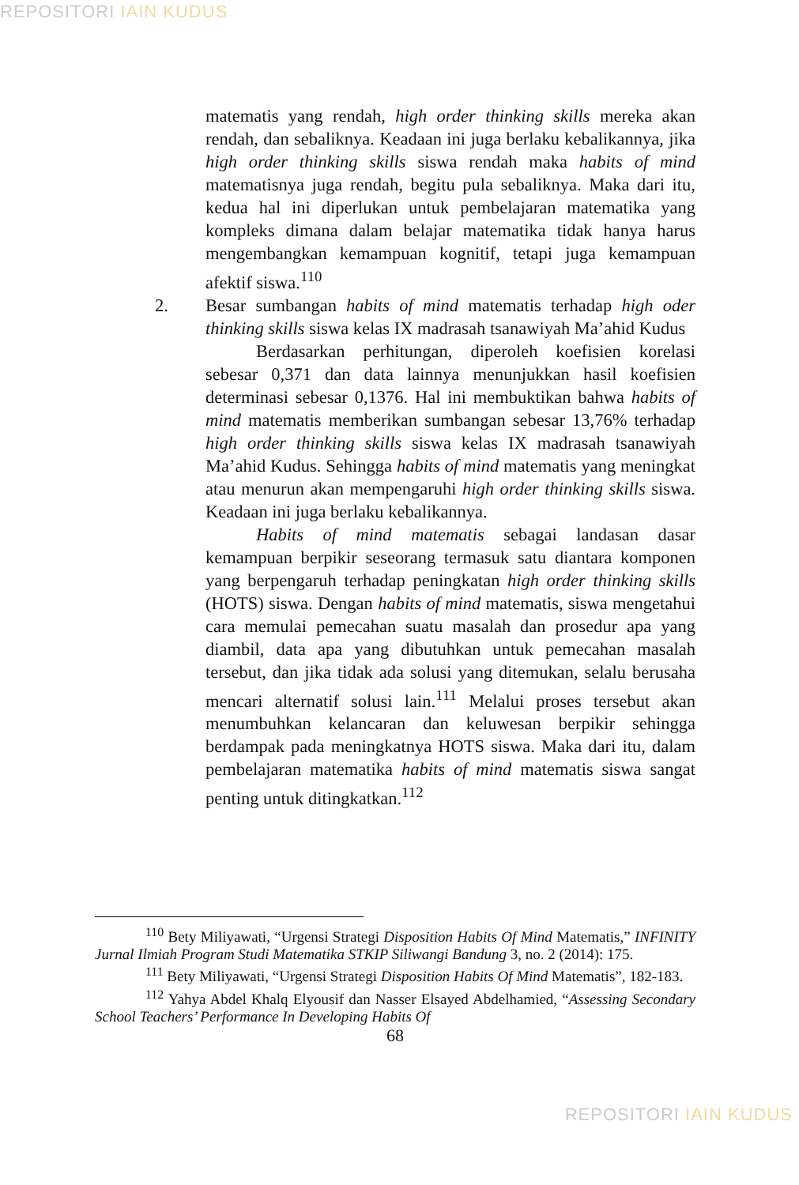REPOSITORI IAIN KUDUS
matematis yang rendah, high order thinking skills mereka akan rendah, dan sebaliknya. Keadaan ini juga berlaku kebalikannya, jika high order thinking skills siswa rendah maka habits of mind matematisnya juga rendah, begitu pula sebaliknya. Maka dari itu, kedua hal ini diperlukan untuk pembelajaran matematika yang kompleks dimana dalam belajar matematika tidak hanya harus mengembangkan kemampuan kognitif, tetapi juga kemampuan afektif siswa.<sup>110</sup>
2. Besar sumbangan habits of mind matematis terhadap high oder thinking skills siswa kelas IX madrasah tsanawiyah Ma’ahid Kudus
Berdasarkan perhitungan, diperoleh koefisien korelasi sebesar 0,371 dan data lainnya menunjukkan hasil koefisien determinasi sebesar 0,1376. Hal ini membuktikan bahwa habits of mind matematis memberikan sumbangan sebesar 13,76% terhadap high order thinking skills siswa kelas IX madrasah tsanawiyah Ma’ahid Kudus. Sehingga habits of mind matematis yang meningkat atau menurun akan mempengaruhi high order thinking skills siswa. Keadaan ini juga berlaku kebalikannya.
Habits of mind matematis sebagai landasan dasar kemampuan berpikir seseorang termasuk satu diantara komponen yang berpengaruh terhadap peningkatan high order thinking skills (HOTS) siswa. Dengan habits of mind matematis, siswa mengetahui cara memulai pemecahan suatu masalah dan prosedur apa yang diambil, data apa yang dibutuhkan untuk pemecahan masalah tersebut, dan jika tidak ada solusi yang ditemukan, selalu berusaha mencari alternatif solusi lain.<sup>111</sup> Melalui proses tersebut akan menumbuhkan kelancaran dan keluwesan berpikir sehingga berdampak pada meningkatnya HOTS siswa. Maka dari itu, dalam pembelajaran matematika habits of mind matematis siswa sangat penting untuk ditingkatkan.<sup>112</sup>
<sup>110</sup> Bety Miliyawati, “Urgensi Strategi Disposition Habits Of Mind Matematis,” INFINITY Jurnal Ilmiah Program Studi Matematika STKIP Siliwangi Bandung 3, no. 2 (2014): 175.
<sup>111</sup> Bety Miliyawati, “Urgensi Strategi Disposition Habits Of Mind Matematis”, 182-183.
<sup>112</sup> Yahya Abdel Khalq Elyousif dan Nasser Elsayed Abdelhamied, “Assessing Secondary School Teachers’ Performance In Developing Habits Of
68
REPOSITORI IAIN KUDUS